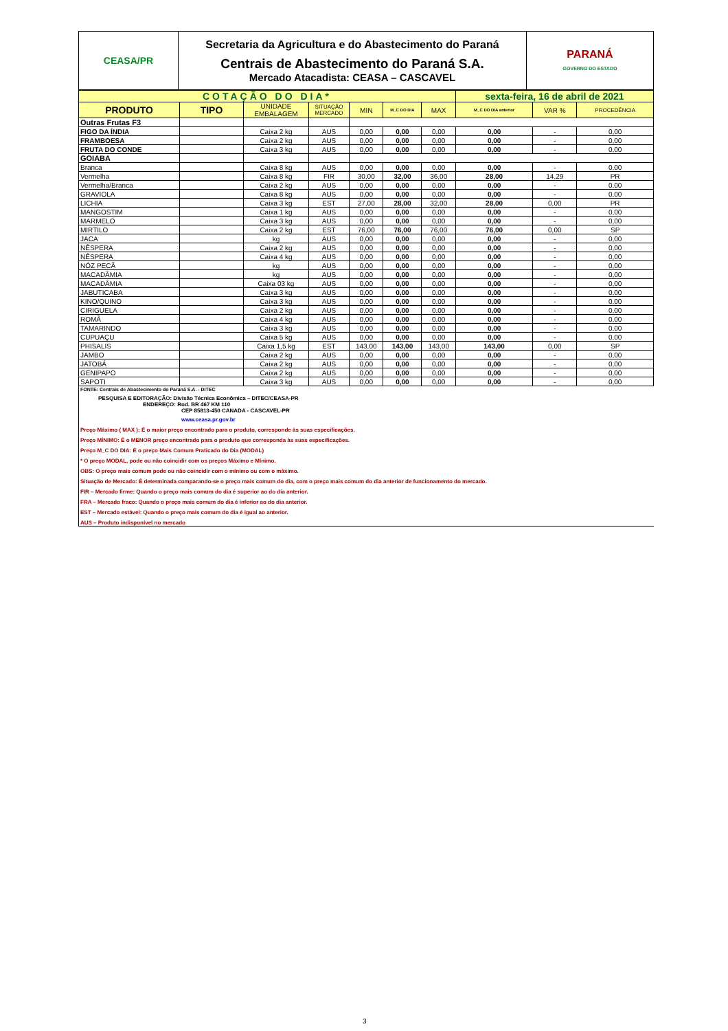| CEASA/PR | Secretaria da Agricultura e do Abastecimento do Paraná Centrais de Abastecimento do Paraná S.A. Mercado Atacadista: CEASA – CASCAVEL | PARANÁ GOVERNO DO ESTADO |
| COTAÇÃO DO DIA* | | | | | | | sexta-feira, 16 de abril de 2021 | | |
| PRODUTO | TIPO | UNIDADE EMBALAGEM | SITUAÇÃO MERCADO | MIN | M_C DO DIA | MAX | M_C DO DIA anterior | VAR % | PROCEDÊNCIA |
| Outras Frutas F3 | | | | | | | | | |
| FIGO DA ÍNDIA | | Caixa 2 kg | AUS | 0,00 | 0,00 | 0,00 | 0,00 | - | 0,00 |
| FRAMBOESA | | Caixa 2 kg | AUS | 0,00 | 0,00 | 0,00 | 0,00 | - | 0,00 |
| FRUTA DO CONDE | | Caixa 3 kg | AUS | 0,00 | 0,00 | 0,00 | 0,00 | - | 0,00 |
| GOIABA | | | | | | | | | |
| Branca | | Caixa 8 kg | AUS | 0,00 | 0,00 | 0,00 | 0,00 | - | 0,00 |
| Vermelha | | Caixa 8 kg | FIR | 30,00 | 32,00 | 36,00 | 28,00 | 14,29 | PR |
| Vermelha/Branca | | Caixa 2 kg | AUS | 0,00 | 0,00 | 0,00 | 0,00 | - | 0,00 |
| GRAVIOLA | | Caixa 8 kg | AUS | 0,00 | 0,00 | 0,00 | 0,00 | - | 0,00 |
| LICHIA | | Caixa 3 kg | EST | 27,00 | 28,00 | 32,00 | 28,00 | 0,00 | PR |
| MANGOSTIM | | Caixa 1 kg | AUS | 0,00 | 0,00 | 0,00 | 0,00 | - | 0,00 |
| MARMELO | | Caixa 3 kg | AUS | 0,00 | 0,00 | 0,00 | 0,00 | - | 0,00 |
| MIRTILO | | Caixa 2 kg | EST | 76,00 | 76,00 | 76,00 | 76,00 | 0,00 | SP |
| JACA | | kg | AUS | 0,00 | 0,00 | 0,00 | 0,00 | - | 0,00 |
| NÊSPERA | | Caixa 2 kg | AUS | 0,00 | 0,00 | 0,00 | 0,00 | - | 0,00 |
| NÊSPERA | | Caixa 4 kg | AUS | 0,00 | 0,00 | 0,00 | 0,00 | - | 0,00 |
| NÓZ PECÃ | | kg | AUS | 0,00 | 0,00 | 0,00 | 0,00 | - | 0,00 |
| MACADÂMIA | | kg | AUS | 0,00 | 0,00 | 0,00 | 0,00 | - | 0,00 |
| MACADÂMIA | | Caixa 03 kg | AUS | 0,00 | 0,00 | 0,00 | 0,00 | - | 0,00 |
| JABUTICABA | | Caixa 3 kg | AUS | 0,00 | 0,00 | 0,00 | 0,00 | - | 0,00 |
| KINO/QUINO | | Caixa 3 kg | AUS | 0,00 | 0,00 | 0,00 | 0,00 | - | 0,00 |
| CIRIGUELA | | Caixa 2 kg | AUS | 0,00 | 0,00 | 0,00 | 0,00 | - | 0,00 |
| ROMÃ | | Caixa 4 kg | AUS | 0,00 | 0,00 | 0,00 | 0,00 | - | 0,00 |
| TAMARINDO | | Caixa 3 kg | AUS | 0,00 | 0,00 | 0,00 | 0,00 | - | 0,00 |
| CUPUAÇU | | Caixa 5 kg | AUS | 0,00 | 0,00 | 0,00 | 0,00 | - | 0,00 |
| PHISALIS | | Caixa 1,5 kg | EST | 143,00 | 143,00 | 143,00 | 143,00 | 0,00 | SP |
| JAMBO | | Caixa 2 kg | AUS | 0,00 | 0,00 | 0,00 | 0,00 | - | 0,00 |
| JATOBÁ | | Caixa 2 kg | AUS | 0,00 | 0,00 | 0,00 | 0,00 | - | 0,00 |
| GENIPAPO | | Caixa 2 kg | AUS | 0,00 | 0,00 | 0,00 | 0,00 | - | 0,00 |
| SAPOTI | | Caixa 3 kg | AUS | 0,00 | 0,00 | 0,00 | 0,00 | - | 0,00 |
FONTE: Centrais de Abastecimento do Paraná S.A. - DITEC
PESQUISA E EDITORAÇÃO: Divisão Técnica Econômica – DITEC/CEASA-PR
ENDEREÇO: Rod. BR 467 KM 110
CEP 85813-450 CANADA - CASCAVEL-PR
www.ceasa.pr.gov.br
Preço Máximo ( MAX ): É o maior preço encontrado para o produto, corresponde às suas especificações.
Preço MÍNIMO: É o MENOR preço encontrado para o produto que corresponda às suas especificações.
Preço M_C DO DIA: É o preço Mais Comum Praticado do Dia (MODAL)
* O preço MODAL, pode ou não coincidir com os preços Máximo e Mínimo.
OBS: O preço mais comum pode ou não coincidir com o mínimo ou com o máximo.
Situação de Mercado: É determinada comparando-se o preço mais comum do dia, com o preço mais comum do dia anterior de funcionamento do mercado.
FIR – Mercado firme: Quando o preço mais comum do dia é superior ao do dia anterior.
FRA – Mercado fraco: Quando o preço mais comum do dia é inferior ao do dia anterior.
EST – Mercado estável: Quando o preço mais comum do dia é igual ao anterior.
AUS – Produto indisponível no mercado
3